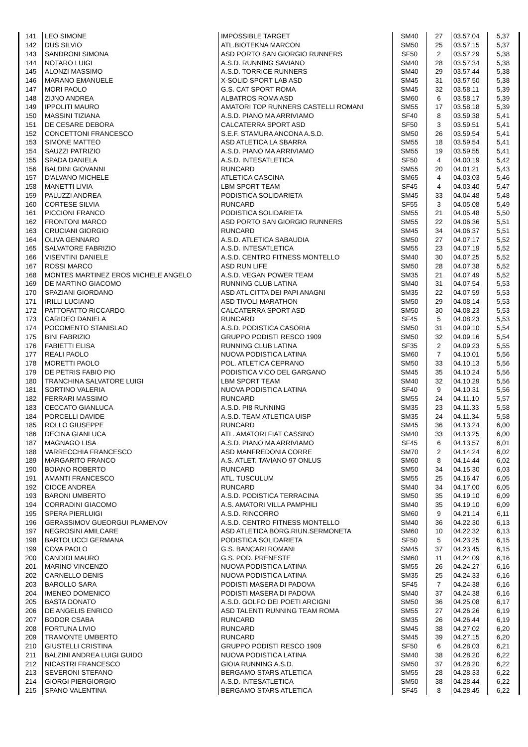| 141 | LEO SIMONE | IMPOSSIBLE TARGET | SM40 | 27 | 03.57.04 | 5,37 |
| 142 | DUS SILVIO | ATL.BIOTEKNA MARCON | SM50 | 25 | 03.57.15 | 5,37 |
| 143 | SANDRONI SIMONA | ASD PORTO SAN GIORGIO RUNNERS | SF50 | 2 | 03.57.29 | 5,38 |
| 144 | NOTARO LUIGI | A.S.D. RUNNING SAVIANO | SM40 | 28 | 03.57.34 | 5,38 |
| 145 | ALONZI MASSIMO | A.S.D. TORRICE RUNNERS | SM40 | 29 | 03.57.44 | 5,38 |
| 146 | MARANO EMANUELE | X-SOLID SPORT LAB ASD | SM45 | 31 | 03.57.50 | 5,38 |
| 147 | MORI PAOLO | G.S. CAT SPORT ROMA | SM45 | 32 | 03.58.11 | 5,39 |
| 148 | ZIJNO ANDREA | ALBATROS ROMA ASD | SM60 | 6 | 03.58.17 | 5,39 |
| 149 | IPPOLITI MAURO | AMATORI TOP RUNNERS CASTELLI ROMANI | SM55 | 17 | 03.58.18 | 5,39 |
| 150 | MASSINI TIZIANA | A.S.D. PIANO MA ARRIVIAMO | SF40 | 8 | 03.59.38 | 5,41 |
| 151 | DE CESARE DEBORA | CALCATERRA SPORT ASD | SF50 | 3 | 03.59.51 | 5,41 |
| 152 | CONCETTONI FRANCESCO | S.E.F. STAMURA ANCONA A.S.D. | SM50 | 26 | 03.59.54 | 5,41 |
| 153 | SIMONE MATTEO | ASD ATLETICA LA SBARRA | SM55 | 18 | 03.59.54 | 5,41 |
| 154 | SAUZZI PATRIZIO | A.S.D. PIANO MA ARRIVIAMO | SM55 | 19 | 03.59.55 | 5,41 |
| 155 | SPADA DANIELA | A.S.D. INTESATLETICA | SF50 | 4 | 04.00.19 | 5,42 |
| 156 | BALDINI GIOVANNI | RUNCARD | SM55 | 20 | 04.01.21 | 5,43 |
| 157 | D'ALVANO MICHELE | ATLETICA CASCINA | SM65 | 4 | 04.03.03 | 5,46 |
| 158 | MANETTI LIVIA | LBM SPORT TEAM | SF45 | 4 | 04.03.40 | 5,47 |
| 159 | PALUZZI ANDREA | PODISTICA SOLIDARIETA | SM45 | 33 | 04.04.48 | 5,48 |
| 160 | CORTESE SILVIA | RUNCARD | SF55 | 3 | 04.05.08 | 5,49 |
| 161 | PICCIONI FRANCO | PODISTICA SOLIDARIETA | SM55 | 21 | 04.05.48 | 5,50 |
| 162 | FRONTONI MARCO | ASD PORTO SAN GIORGIO RUNNERS | SM55 | 22 | 04.06.36 | 5,51 |
| 163 | CRUCIANI GIORGIO | RUNCARD | SM45 | 34 | 04.06.37 | 5,51 |
| 164 | OLIVA GENNARO | A.S.D. ATLETICA SABAUDIA | SM50 | 27 | 04.07.17 | 5,52 |
| 165 | SALVATORE FABRIZIO | A.S.D. INTESATLETICA | SM55 | 23 | 04.07.19 | 5,52 |
| 166 | VISENTINI DANIELE | A.S.D. CENTRO FITNESS MONTELLO | SM40 | 30 | 04.07.25 | 5,52 |
| 167 | ROSSI MARCO | ASD RUN LIFE | SM50 | 28 | 04.07.38 | 5,52 |
| 168 | MONTES MARTINEZ EROS MICHELE ANGELO | A.S.D. VEGAN POWER TEAM | SM35 | 21 | 04.07.49 | 5,52 |
| 169 | DE MARTINO GIACOMO | RUNNING CLUB LATINA | SM40 | 31 | 04.07.54 | 5,53 |
| 170 | SPAZIANI GIORDANO | ASD ATL.CITTA DEI PAPI ANAGNI | SM35 | 22 | 04.07.59 | 5,53 |
| 171 | IRILLI LUCIANO | ASD TIVOLI MARATHON | SM50 | 29 | 04.08.14 | 5,53 |
| 172 | PATTOFATTO RICCARDO | CALCATERRA SPORT ASD | SM50 | 30 | 04.08.23 | 5,53 |
| 173 | CARIDEO DANIELA | RUNCARD | SF45 | 5 | 04.08.23 | 5,53 |
| 174 | POCOMENTO STANISLAO | A.S.D. PODISTICA CASORIA | SM50 | 31 | 04.09.10 | 5,54 |
| 175 | BINI FABRIZIO | GRUPPO PODISTI RESCO 1909 | SM50 | 32 | 04.09.16 | 5,54 |
| 176 | FABIETTI ELISA | RUNNING CLUB LATINA | SF35 | 2 | 04.09.23 | 5,55 |
| 177 | REALI PAOLO | NUOVA PODISTICA LATINA | SM60 | 7 | 04.10.01 | 5,56 |
| 178 | MORETTI PAOLO | POL. ATLETICA CEPRANO | SM50 | 33 | 04.10.13 | 5,56 |
| 179 | DE PETRIS FABIO PIO | PODISTICA VICO DEL GARGANO | SM45 | 35 | 04.10.24 | 5,56 |
| 180 | TRANCHINA SALVATORE LUIGI | LBM SPORT TEAM | SM40 | 32 | 04.10.29 | 5,56 |
| 181 | SORTINO VALERIA | NUOVA PODISTICA LATINA | SF40 | 9 | 04.10.31 | 5,56 |
| 182 | FERRARI MASSIMO | RUNCARD | SM55 | 24 | 04.11.10 | 5,57 |
| 183 | CECCATO GIANLUCA | A.S.D. PI8 RUNNING | SM35 | 23 | 04.11.33 | 5,58 |
| 184 | PORCELLI DAVIDE | A.S.D. TEAM ATLETICA UISP | SM35 | 24 | 04.11.34 | 5,58 |
| 185 | ROLLO GIUSEPPE | RUNCARD | SM45 | 36 | 04.13.24 | 6,00 |
| 186 | DECINA GIANLUCA | ATL. AMATORI FIAT CASSINO | SM40 | 33 | 04.13.25 | 6,00 |
| 187 | MAGNAGO LISA | A.S.D. PIANO MA ARRIVIAMO | SF45 | 6 | 04.13.57 | 6,01 |
| 188 | VARRECCHIA FRANCESCO | ASD MANFREDONIA CORRE | SM70 | 2 | 04.14.24 | 6,02 |
| 189 | MARGARITO FRANCO | A.S. ATLET. TAVIANO 97 ONLUS | SM60 | 8 | 04.14.44 | 6,02 |
| 190 | BOIANO ROBERTO | RUNCARD | SM50 | 34 | 04.15.30 | 6,03 |
| 191 | AMANTI FRANCESCO | ATL. TUSCULUM | SM55 | 25 | 04.16.47 | 6,05 |
| 192 | CIOCE ANDREA | RUNCARD | SM40 | 34 | 04.17.00 | 6,05 |
| 193 | BARONI UMBERTO | A.S.D. PODISTICA TERRACINA | SM50 | 35 | 04.19.10 | 6,09 |
| 194 | CORRADINI GIACOMO | A.S. AMATORI VILLA PAMPHILI | SM40 | 35 | 04.19.10 | 6,09 |
| 195 | SPERA PIERLUIGI | A.S.D. RINCORRO | SM60 | 9 | 04.21.14 | 6,11 |
| 196 | GERASSIMOV GUEORGUI PLAMENOV | A.S.D. CENTRO FITNESS MONTELLO | SM40 | 36 | 04.22.30 | 6,13 |
| 197 | NEGROSINI AMILCARE | ASD ATLETICA BORG.RIUN.SERMONETA | SM60 | 10 | 04.22.32 | 6,13 |
| 198 | BARTOLUCCI GERMANA | PODISTICA SOLIDARIETA | SF50 | 5 | 04.23.25 | 6,15 |
| 199 | COVA PAOLO | G.S. BANCARI ROMANI | SM45 | 37 | 04.23.45 | 6,15 |
| 200 | CANDIDI MAURO | G.S. POD. PRENESTE | SM60 | 11 | 04.24.09 | 6,16 |
| 201 | MARINO VINCENZO | NUOVA PODISTICA LATINA | SM55 | 26 | 04.24.27 | 6,16 |
| 202 | CARNELLO DENIS | NUOVA PODISTICA LATINA | SM35 | 25 | 04.24.33 | 6,16 |
| 203 | BAROLLO SARA | PODISTI MASERA DI PADOVA | SF45 | 7 | 04.24.38 | 6,16 |
| 204 | IMENEO DOMENICO | PODISTI MASERA DI PADOVA | SM40 | 37 | 04.24.38 | 6,16 |
| 205 | BASTA DONATO | A.S.D. GOLFO DEI POETI ARCIGNI | SM50 | 36 | 04.25.08 | 6,17 |
| 206 | DE ANGELIS ENRICO | ASD TALENTI RUNNING TEAM ROMA | SM55 | 27 | 04.26.26 | 6,19 |
| 207 | BODOR CSABA | RUNCARD | SM35 | 26 | 04.26.44 | 6,19 |
| 208 | FORTUNA LIVIO | RUNCARD | SM45 | 38 | 04.27.02 | 6,20 |
| 209 | TRAMONTE UMBERTO | RUNCARD | SM45 | 39 | 04.27.15 | 6,20 |
| 210 | GIUSTELLI CRISTINA | GRUPPO PODISTI RESCO 1909 | SF50 | 6 | 04.28.03 | 6,21 |
| 211 | BALZINI ANDREA LUIGI GUIDO | NUOVA PODISTICA LATINA | SM40 | 38 | 04.28.20 | 6,22 |
| 212 | NICASTRI FRANCESCO | GIOIA RUNNING A.S.D. | SM50 | 37 | 04.28.20 | 6,22 |
| 213 | SEVERONI STEFANO | BERGAMO STARS ATLETICA | SM55 | 28 | 04.28.33 | 6,22 |
| 214 | GIORGI PIERGIORGIO | A.S.D. INTESATLETICA | SM50 | 38 | 04.28.44 | 6,22 |
| 215 | SPANO VALENTINA | BERGAMO STARS ATLETICA | SF45 | 8 | 04.28.45 | 6,22 |